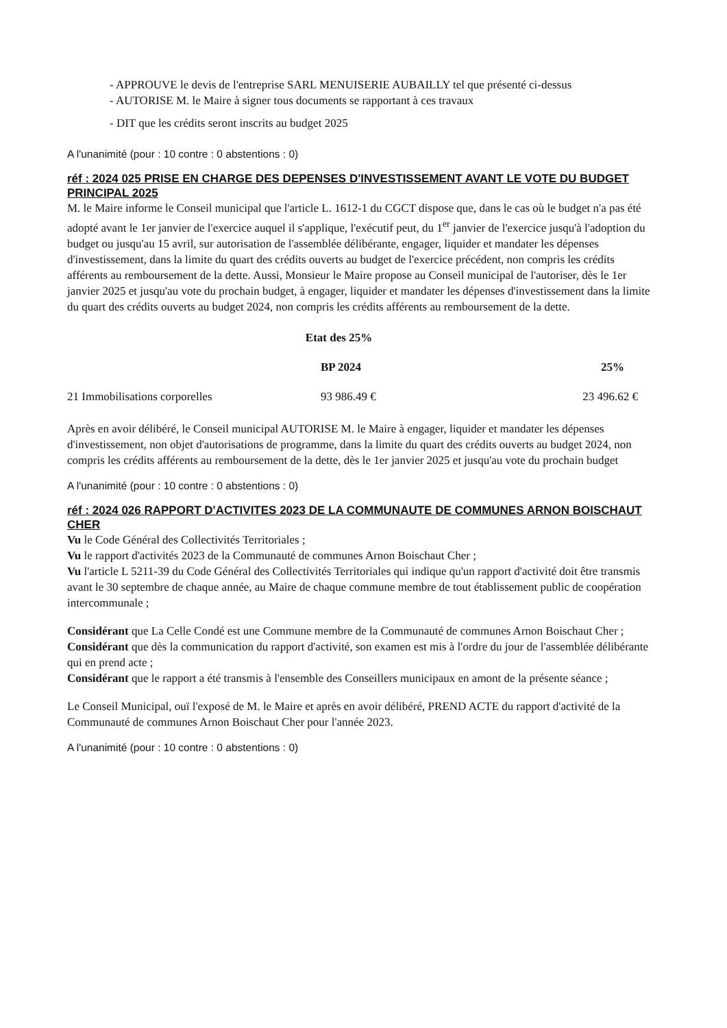- APPROUVE le devis de l'entreprise SARL MENUISERIE AUBAILLY tel que présenté ci-dessus
- AUTORISE M. le Maire à signer tous documents se rapportant à ces travaux
- DIT que les crédits seront inscrits au budget 2025
A l'unanimité (pour : 10 contre : 0 abstentions : 0)
réf : 2024 025 PRISE EN CHARGE DES DEPENSES D'INVESTISSEMENT AVANT LE VOTE DU BUDGET PRINCIPAL 2025
M. le Maire informe le Conseil municipal que l'article L. 1612-1 du CGCT dispose que, dans le cas où le budget n'a pas été adopté avant le 1er janvier de l'exercice auquel il s'applique, l'exécutif peut, du 1<sup>er</sup> janvier de l'exercice jusqu'à l'adoption du budget ou jusqu'au 15 avril, sur autorisation de l'assemblée délibérante, engager, liquider et mandater les dépenses d'investissement, dans la limite du quart des crédits ouverts au budget de l'exercice précédent, non compris les crédits afférents au remboursement de la dette. Aussi, Monsieur le Maire propose au Conseil municipal de l'autoriser, dès le 1er janvier 2025 et jusqu'au vote du prochain budget, à engager, liquider et mandater les dépenses d'investissement dans la limite du quart des crédits ouverts au budget 2024, non compris les crédits afférents au remboursement de la dette.
| Etat des 25% | | |
| --- | --- | --- |
| | BP 2024 | 25% |
| 21 Immobilisations corporelles | 93 986.49 € | 23 496.62 € |
Après en avoir délibéré, le Conseil municipal AUTORISE M. le Maire à engager, liquider et mandater les dépenses d'investissement, non objet d'autorisations de programme, dans la limite du quart des crédits ouverts au budget 2024, non compris les crédits afférents au remboursement de la dette, dès le 1er janvier 2025 et jusqu'au vote du prochain budget
A l'unanimité (pour : 10 contre : 0 abstentions : 0)
réf : 2024 026 RAPPORT D'ACTIVITES 2023 DE LA COMMUNAUTE DE COMMUNES ARNON BOISCHAUT CHER
Vu le Code Général des Collectivités Territoriales ;
Vu le rapport d'activités 2023 de la Communauté de communes Arnon Boischaut Cher ;
Vu l'article L 5211-39 du Code Général des Collectivités Territoriales qui indique qu'un rapport d'activité doit être transmis avant le 30 septembre de chaque année, au Maire de chaque commune membre de tout établissement public de coopération intercommunale ;
Considérant que La Celle Condé est une Commune membre de la Communauté de communes Arnon Boischaut Cher ;
Considérant que dès la communication du rapport d'activité, son examen est mis à l'ordre du jour de l'assemblée délibérante qui en prend acte ;
Considérant que le rapport a été transmis à l'ensemble des Conseillers municipaux en amont de la présente séance ;
Le Conseil Municipal, ouï l'exposé de M. le Maire et après en avoir délibéré, PREND ACTE du rapport d'activité de la Communauté de communes Arnon Boischaut Cher pour l'année 2023.
A l'unanimité (pour : 10 contre : 0 abstentions : 0)